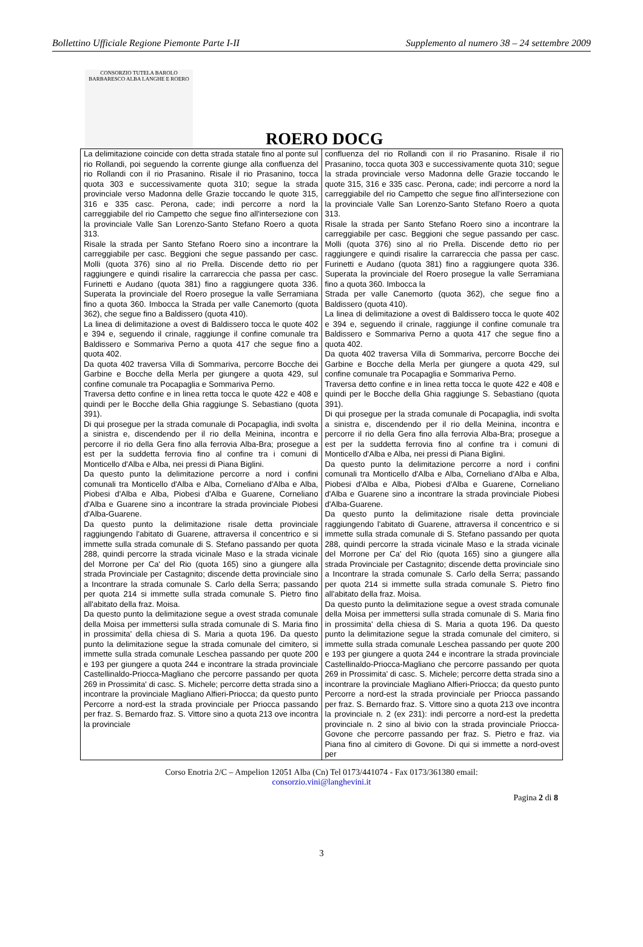Bollettino Ufficiale Regione Piemonte Parte I-II Supplemento al numero 38 – 24 settembre 2009
CONSORZIO TUTELA BAROLO BARBARESCO ALBA LANGHE E ROERO
ROERO DOCG
| La delimitazione coincide con detta strada statale fino al ponte sul rio Rollandi, poi seguendo la corrente giunge alla confluenza del rio Rollandi con il rio Prasanino. Risale il rio Prasanino, tocca quota 303 e successivamente quota 310; segue la strada provinciale verso Madonna delle Grazie toccando le quote 315, 316 e 335 casc. Perona, cade; indi percorre a nord la carreggiabile del rio Campetto che segue fino all'intersezione con la provinciale Valle San Lorenzo-Santo Stefano Roero a quota 313. Risale la strada per Santo Stefano Roero sino a incontrare la carreggiabile per casc. Beggioni che segue passando per casc. Molli (quota 376) sino al rio Prella. Discende detto rio per raggiungere e quindi risalire la carrareccia che passa per casc. Furinetti e Audano (quota 381) fino a raggiungere quota 336. Superata la provinciale del Roero prosegue la valle Serramiana fino a quota 360. Imbocca la Strada per valle Canemorto (quota 362), che segue fino a Baldissero (quota 410). La linea di delimitazione a ovest di Baldissero tocca le quote 402 e 394 e, seguendo il crinale, raggiunge il confine comunale tra Baldissero e Sommariva Perno a quota 417 che segue fino a quota 402. Da quota 402 traversa Villa di Sommariva, percorre Bocche dei Garbine e Bocche della Merla per giungere a quota 429, sul confine comunale tra Pocapaglia e Sommariva Perno. Traversa detto confine e in linea retta tocca le quote 422 e 408 e quindi per le Bocche della Ghia raggiunge S. Sebastiano (quota 391). Di qui prosegue per la strada comunale di Pocapaglia, indi svolta a sinistra e, discendendo per il rio della Meinina, incontra e percorre il rio della Gera fino alla ferrovia Alba-Bra; prosegue a est per la suddetta ferrovia fino al confine tra i comuni di Monticello d'Alba e Alba, nei pressi di Piana Biglini. Da questo punto la delimitazione percorre a nord i confini comunali tra Monticello d'Alba e Alba, Corneliano d'Alba e Alba, Piobesi d'Alba e Alba, Piobesi d'Alba e Guarene, Corneliano d'Alba e Guarene sino a incontrare la strada provinciale Piobesi d'Alba-Guarene. Da questo punto la delimitazione risale detta provinciale raggiungendo l'abitato di Guarene, attraversa il concentrico e si immette sulla strada comunale di S. Stefano passando per quota 288, quindi percorre la strada vicinale Maso e la strada vicinale del Morrone per Ca' del Rio (quota 165) sino a giungere alla strada Provinciale per Castagnito; discende detta provinciale sino a Incontrare la strada comunale S. Carlo della Serra; passando per quota 214 si immette sulla strada comunale S. Pietro fino all'abitato della fraz. Moisa. Da questo punto la delimitazione segue a ovest strada comunale della Moisa per immettersi sulla strada comunale di S. Maria fino in prossimita' della chiesa di S. Maria a quota 196. Da questo punto la delimitazione segue la strada comunale del cimitero, si immette sulla strada comunale Leschea passando per quote 200 e 193 per giungere a quota 244 e incontrare la strada provinciale Castellinaldo-Priocca-Magliano che percorre passando per quota 269 in Prossimita' di casc. S. Michele; percorre detta strada sino a incontrare la provinciale Magliano Alfieri-Priocca; da questo punto Percorre a nord-est la strada provinciale per Priocca passando per fraz. S. Bernardo fraz. S. Vittore sino a quota 213 ove incontra la provinciale | confluenza del rio Rollandi con il rio Prasanino. Risale il rio Prasanino, tocca quota 303 e successivamente quota 310; segue la strada provinciale verso Madonna delle Grazie toccando le quote 315, 316 e 335 casc. Perona, cade; indi percorre a nord la carreggiabile del rio Campetto che segue fino all'intersezione con la provinciale Valle San Lorenzo-Santo Stefano Roero a quota 313. Risale la strada per Santo Stefano Roero sino a incontrare la carreggiabile per casc. Beggioni che segue passando per casc. Molli (quota 376) sino al rio Prella. Discende detto rio per raggiungere e quindi risalire la carrareccia che passa per casc. Furinetti e Audano (quota 381) fino a raggiungere quota 336. Superata la provinciale del Roero prosegue la valle Serramiana fino a quota 360. Imbocca la Strada per valle Canemorto (quota 362), che segue fino a Baldissero (quota 410). La linea di delimitazione a ovest di Baldissero tocca le quote 402 e 394 e, seguendo il crinale, raggiunge il confine comunale tra Baldissero e Sommariva Perno a quota 417 che segue fino a quota 402. Da quota 402 traversa Villa di Sommariva, percorre Bocche dei Garbine e Bocche della Merla per giungere a quota 429, sul confine comunale tra Pocapaglia e Sommariva Perno. Traversa detto confine e in linea retta tocca le quote 422 e 408 e quindi per le Bocche della Ghia raggiunge S. Sebastiano (quota 391). Di qui prosegue per la strada comunale di Pocapaglia, indi svolta a sinistra e, discendendo per il rio della Meinina, incontra e percorre il rio della Gera fino alla ferrovia Alba-Bra; prosegue a est per la suddetta ferrovia fino al confine tra i comuni di Monticello d'Alba e Alba, nei pressi di Piana Biglini. Da questo punto la delimitazione percorre a nord i confini comunali tra Monticello d'Alba e Alba, Corneliano d'Alba e Alba, Piobesi d'Alba e Alba, Piobesi d'Alba e Guarene, Corneliano d'Alba e Guarene sino a incontrare la strada provinciale Piobesi d'Alba-Guarene. Da questo punto la delimitazione risale detta provinciale raggiungendo l'abitato di Guarene, attraversa il concentrico e si immette sulla strada comunale di S. Stefano passando per quota 288, quindi percorre la strada vicinale Maso e la strada vicinale del Morrone per Ca' del Rio (quota 165) sino a giungere alla strada Provinciale per Castagnito; discende detta provinciale sino a Incontrare la strada comunale S. Carlo della Serra; passando per quota 214 si immette sulla strada comunale S. Pietro fino all'abitato della fraz. Moisa. Da questo punto la delimitazione segue a ovest strada comunale della Moisa per immettersi sulla strada comunale di S. Maria fino in prossimita' della chiesa di S. Maria a quota 196. Da questo punto la delimitazione segue la strada comunale del cimitero, si immette sulla strada comunale Leschea passando per quote 200 e 193 per giungere a quota 244 e incontrare la strada provinciale Castellinaldo-Priocca-Magliano che percorre passando per quota 269 in Prossimita' di casc. S. Michele; percorre detta strada sino a incontrare la provinciale Magliano Alfieri-Priocca; da questo punto Percorre a nord-est la strada provinciale per Priocca passando per fraz. S. Bernardo fraz. S. Vittore sino a quota 213 ove incontra la provinciale n. 2 (ex 231): indi percorre a nord-est la predetta provinciale n. 2 sino al bivio con la strada provinciale Priocca-Govone che percorre passando per fraz. S. Pietro e fraz. via Piana fino al cimitero di Govone. Di qui si immette a nord-ovest per |
Corso Enotria 2/C – Ampelion 12051 Alba (Cn) Tel 0173/441074 - Fax 0173/361380 email:
consorzio.vini@langhevini.it
Pagina 2 di 8
3